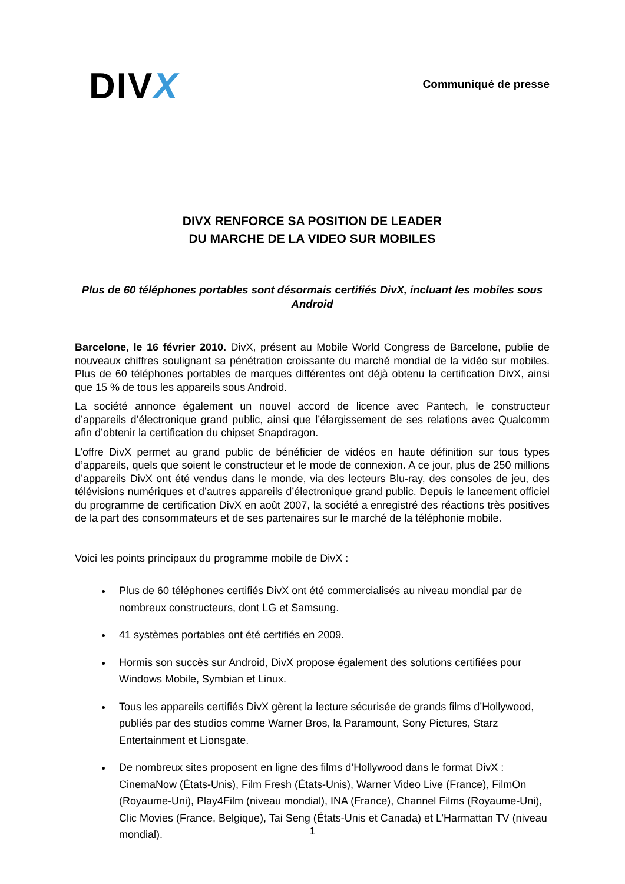DIVX
Communiqué de presse
DIVX RENFORCE SA POSITION DE LEADER
DU MARCHE DE LA VIDEO SUR MOBILES
Plus de 60 téléphones portables sont désormais certifiés DivX, incluant les mobiles sous Android
Barcelone, le 16 février 2010. DivX, présent au Mobile World Congress de Barcelone, publie de nouveaux chiffres soulignant sa pénétration croissante du marché mondial de la vidéo sur mobiles. Plus de 60 téléphones portables de marques différentes ont déjà obtenu la certification DivX, ainsi que 15 % de tous les appareils sous Android.
La société annonce également un nouvel accord de licence avec Pantech, le constructeur d’appareils d’électronique grand public, ainsi que l’élargissement de ses relations avec Qualcomm afin d’obtenir la certification du chipset Snapdragon.
L’offre DivX permet au grand public de bénéficier de vidéos en haute définition sur tous types d’appareils, quels que soient le constructeur et le mode de connexion. A ce jour, plus de 250 millions d’appareils DivX ont été vendus dans le monde, via des lecteurs Blu-ray, des consoles de jeu, des télévisions numériques et d’autres appareils d’électronique grand public. Depuis le lancement officiel du programme de certification DivX en août 2007, la société a enregistré des réactions très positives de la part des consommateurs et de ses partenaires sur le marché de la téléphonie mobile.
Voici les points principaux du programme mobile de DivX :
Plus de 60 téléphones certifiés DivX ont été commercialisés au niveau mondial par de nombreux constructeurs, dont LG et Samsung.
41 systèmes portables ont été certifiés en 2009.
Hormis son succès sur Android, DivX propose également des solutions certifiées pour Windows Mobile, Symbian et Linux.
Tous les appareils certifiés DivX gèrent la lecture sécurisée de grands films d’Hollywood, publiés par des studios comme Warner Bros, la Paramount, Sony Pictures, Starz Entertainment et Lionsgate.
De nombreux sites proposent en ligne des films d’Hollywood dans le format DivX : CinemaNow (États-Unis), Film Fresh (États-Unis), Warner Video Live (France), FilmOn (Royaume-Uni), Play4Film (niveau mondial), INA (France), Channel Films (Royaume-Uni), Clic Movies (France, Belgique), Tai Seng (États-Unis et Canada) et L’Harmattan TV (niveau mondial).
1